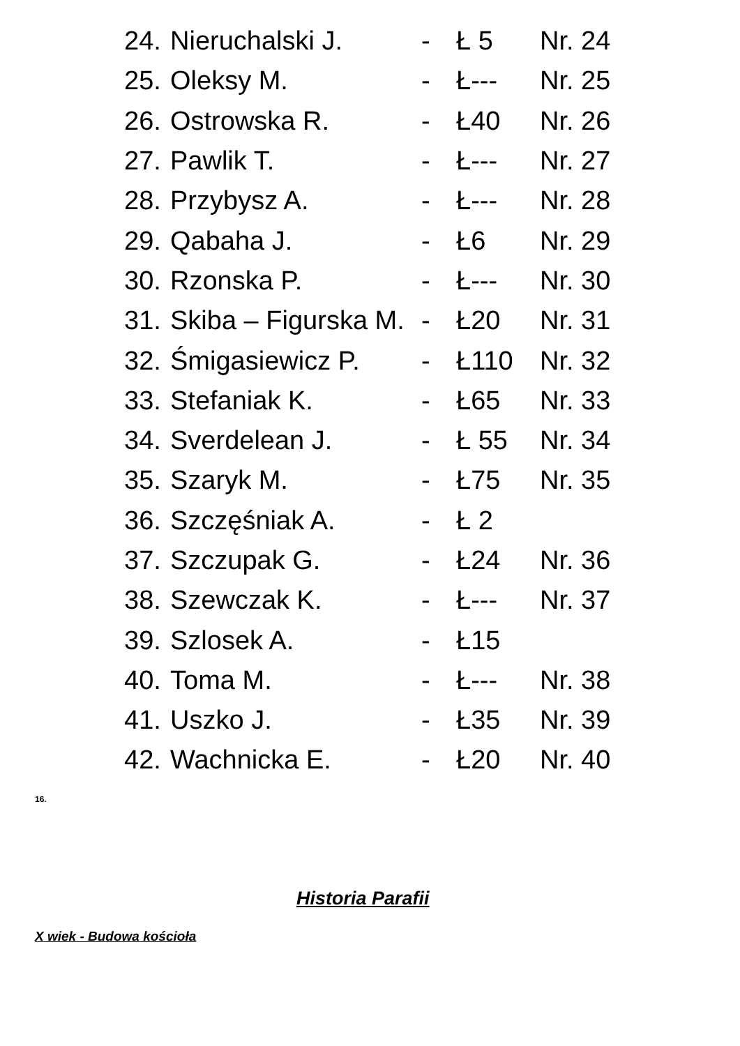24. Nieruchalski J. - Ł 5 Nr. 24
25. Oleksy M. - Ł--- Nr. 25
26. Ostrowska R. - Ł40 Nr. 26
27. Pawlik T. - Ł--- Nr. 27
28. Przybysz A. - Ł--- Nr. 28
29. Qabaha J. - Ł6 Nr. 29
30. Rzonska P. - Ł--- Nr. 30
31. Skiba – Figurska M. - Ł20 Nr. 31
32. Śmigasiewicz P. - Ł110 Nr. 32
33. Stefaniak K. - Ł65 Nr. 33
34. Sverdelean J. - Ł 55 Nr. 34
35. Szaryk M. - Ł75 Nr. 35
36. Szczęśniak A. - Ł 2
37. Szczupak G. - Ł24 Nr. 36
38. Szewczak K. - Ł--- Nr. 37
39. Szlosek A. - Ł15
40. Toma M. - Ł--- Nr. 38
41. Uszko J. - Ł35 Nr. 39
42. Wachnicka E. - Ł20 Nr. 40
16.
Historia Parafii
X wiek - Budowa kościoła